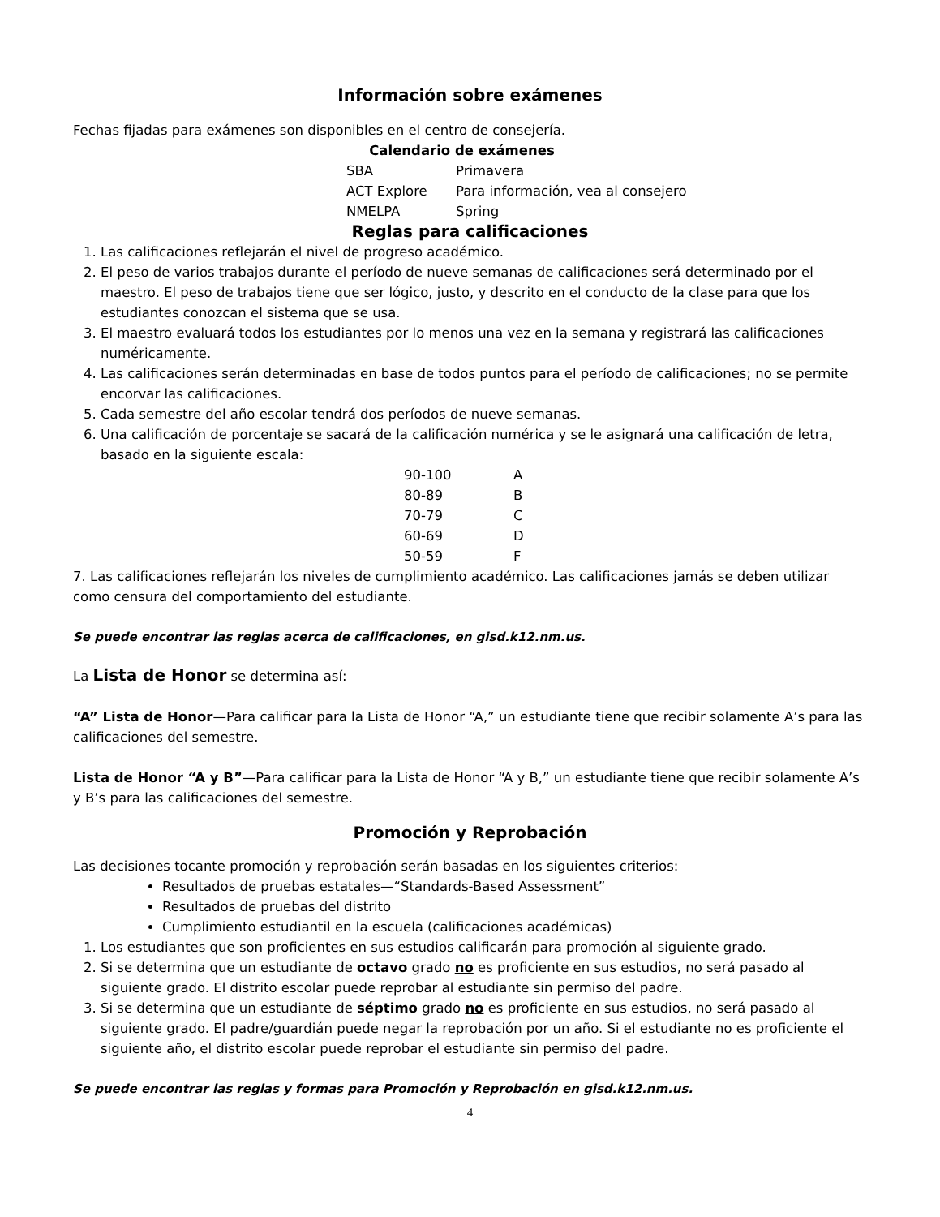Información sobre exámenes
Fechas fijadas para exámenes son disponibles en el centro de consejería.
Calendario de exámenes
| SBA | Primavera |
| ACT Explore | Para información, vea al consejero |
| NMELPA | Spring |
Reglas para calificaciones
1. Las calificaciones reflejarán el nivel de progreso académico.
2. El peso de varios trabajos durante el período de nueve semanas de calificaciones será determinado por el maestro. El peso de trabajos tiene que ser lógico, justo, y descrito en el conducto de la clase para que los estudiantes conozcan el sistema que se usa.
3. El maestro evaluará todos los estudiantes por lo menos una vez en la semana y registrará las calificaciones numéricamente.
4. Las calificaciones serán determinadas en base de todos puntos para el período de calificaciones; no se permite encorvar las calificaciones.
5. Cada semestre del año escolar tendrá dos períodos de nueve semanas.
6. Una calificación de porcentaje se sacará de la calificación numérica y se le asignará una calificación de letra, basado en la siguiente escala:
| 90-100 | A |
| 80-89 | B |
| 70-79 | C |
| 60-69 | D |
| 50-59 | F |
7. Las calificaciones reflejarán los niveles de cumplimiento académico. Las calificaciones jamás se deben utilizar como censura del comportamiento del estudiante.
Se puede encontrar las reglas acerca de calificaciones, en gisd.k12.nm.us.
La Lista de Honor se determina así:
“A” Lista de Honor—Para calificar para la Lista de Honor “A,” un estudiante tiene que recibir solamente A’s para las calificaciones del semestre.
Lista de Honor “A y B”—Para calificar para la Lista de Honor “A y B,” un estudiante tiene que recibir solamente A’s y B’s para las calificaciones del semestre.
Promoción y Reprobación
Las decisiones tocante promoción y reprobación serán basadas en los siguientes criterios:
Resultados de pruebas estatales—“Standards-Based Assessment”
Resultados de pruebas del distrito
Cumplimiento estudiantil en la escuela (calificaciones académicas)
1. Los estudiantes que son proficientes en sus estudios calificarán para promoción al siguiente grado.
2. Si se determina que un estudiante de octavo grado no es proficiente en sus estudios, no será pasado al siguiente grado. El distrito escolar puede reprobar al estudiante sin permiso del padre.
3. Si se determina que un estudiante de séptimo grado no es proficiente en sus estudios, no será pasado al siguiente grado. El padre/guardián puede negar la reprobación por un año. Si el estudiante no es proficiente el siguiente año, el distrito escolar puede reprobar el estudiante sin permiso del padre.
Se puede encontrar las reglas y formas para Promoción y Reprobación en gisd.k12.nm.us.
4